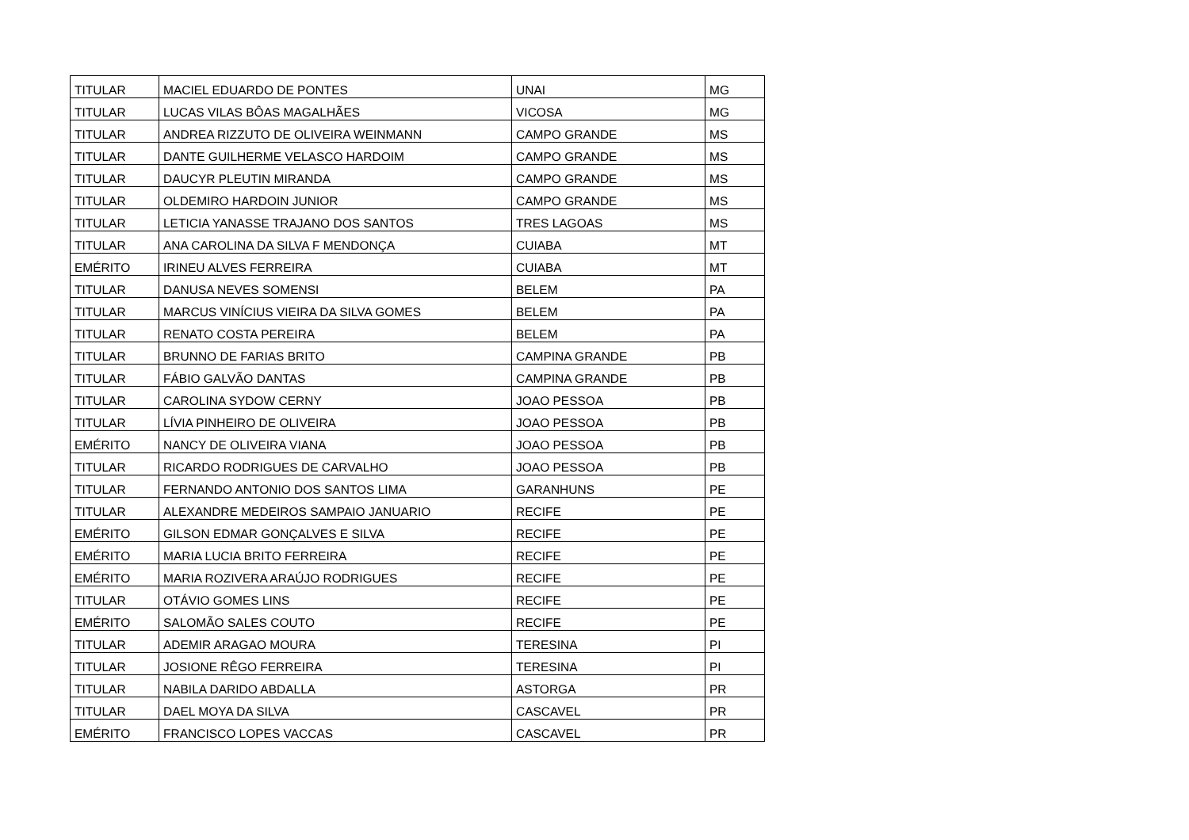| TITULAR | MACIEL EDUARDO DE PONTES | UNAI | MG |
| TITULAR | LUCAS VILAS BÔAS MAGALHÃES | VICOSA | MG |
| TITULAR | ANDREA RIZZUTO DE OLIVEIRA WEINMANN | CAMPO GRANDE | MS |
| TITULAR | DANTE GUILHERME VELASCO HARDOIM | CAMPO GRANDE | MS |
| TITULAR | DAUCYR PLEUTIN MIRANDA | CAMPO GRANDE | MS |
| TITULAR | OLDEMIRO HARDOIN JUNIOR | CAMPO GRANDE | MS |
| TITULAR | LETICIA YANASSE TRAJANO DOS SANTOS | TRES LAGOAS | MS |
| TITULAR | ANA CAROLINA DA SILVA F MENDONÇA | CUIABA | MT |
| EMÉRITO | IRINEU ALVES FERREIRA | CUIABA | MT |
| TITULAR | DANUSA NEVES SOMENSI | BELEM | PA |
| TITULAR | MARCUS VINÍCIUS VIEIRA DA SILVA GOMES | BELEM | PA |
| TITULAR | RENATO COSTA PEREIRA | BELEM | PA |
| TITULAR | BRUNNO DE FARIAS BRITO | CAMPINA GRANDE | PB |
| TITULAR | FÁBIO GALVÃO DANTAS | CAMPINA GRANDE | PB |
| TITULAR | CAROLINA SYDOW CERNY | JOAO PESSOA | PB |
| TITULAR | LÍVIA PINHEIRO DE OLIVEIRA | JOAO PESSOA | PB |
| EMÉRITO | NANCY DE OLIVEIRA VIANA | JOAO PESSOA | PB |
| TITULAR | RICARDO RODRIGUES DE CARVALHO | JOAO PESSOA | PB |
| TITULAR | FERNANDO ANTONIO DOS SANTOS LIMA | GARANHUNS | PE |
| TITULAR | ALEXANDRE MEDEIROS SAMPAIO JANUARIO | RECIFE | PE |
| EMÉRITO | GILSON EDMAR GONÇALVES E SILVA | RECIFE | PE |
| EMÉRITO | MARIA LUCIA BRITO FERREIRA | RECIFE | PE |
| EMÉRITO | MARIA ROZIVERA ARAÚJO RODRIGUES | RECIFE | PE |
| TITULAR | OTÁVIO GOMES LINS | RECIFE | PE |
| EMÉRITO | SALOMÃO SALES COUTO | RECIFE | PE |
| TITULAR | ADEMIR ARAGAO MOURA | TERESINA | PI |
| TITULAR | JOSIONE RÊGO FERREIRA | TERESINA | PI |
| TITULAR | NABILA DARIDO ABDALLA | ASTORGA | PR |
| TITULAR | DAEL MOYA DA SILVA | CASCAVEL | PR |
| EMÉRITO | FRANCISCO LOPES VACCAS | CASCAVEL | PR |